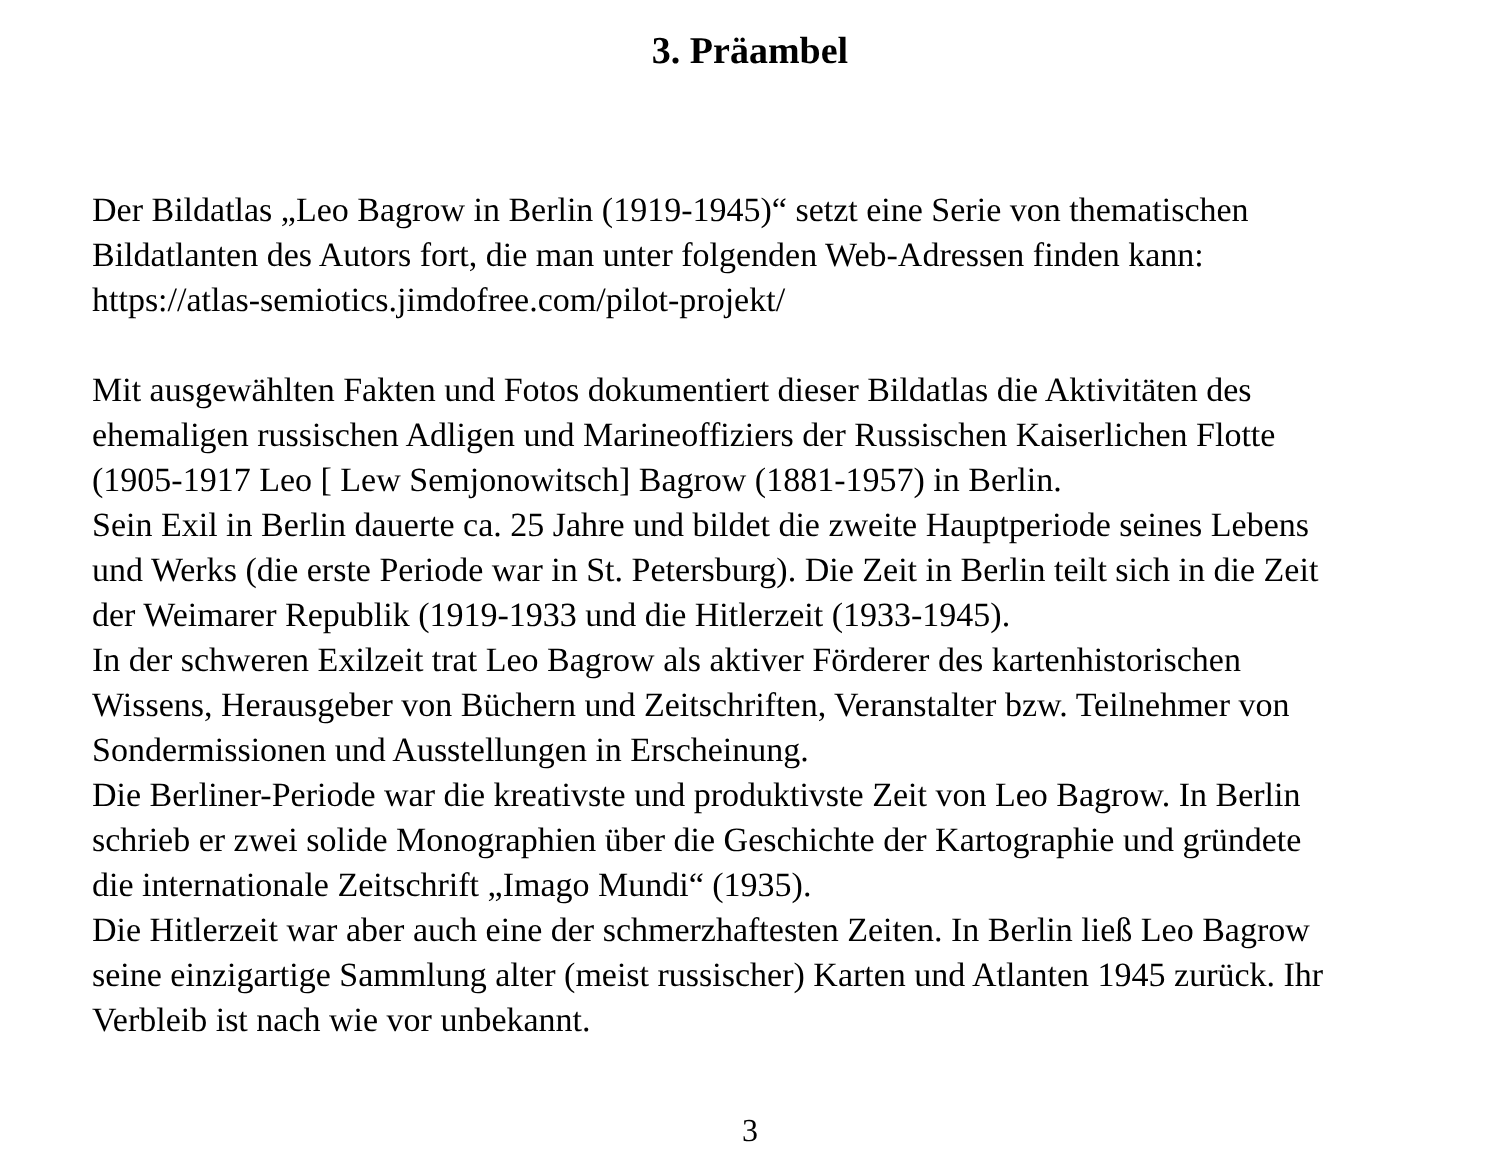3. Präambel
Der Bildatlas „Leo Bagrow in Berlin (1919-1945)“ setzt eine Serie von thematischen
Bildatlanten des Autors fort, die man unter folgenden Web-Adressen finden kann:
https://atlas-semiotics.jimdofree.com/pilot-projekt/
Mit ausgewählten Fakten und Fotos dokumentiert dieser Bildatlas die Aktivitäten des
ehemaligen russischen Adligen und Marineoffiziers der Russischen Kaiserlichen Flotte
(1905-1917 Leo [ Lew Semjonowitsch] Bagrow (1881-1957) in Berlin.
Sein Exil in Berlin dauerte ca. 25 Jahre und bildet die zweite Hauptperiode seines Lebens
und Werks (die erste Periode war in St. Petersburg). Die Zeit in Berlin teilt sich in die Zeit
der Weimarer Republik (1919-1933 und die Hitlerzeit (1933-1945).
In der schweren Exilzeit trat Leo Bagrow als aktiver Förderer des kartenhistorischen
Wissens, Herausgeber von Büchern und Zeitschriften, Veranstalter bzw. Teilnehmer von
Sondermissionen und Ausstellungen in Erscheinung.
Die Berliner-Periode war die kreativste und produktivste Zeit von Leo Bagrow. In Berlin
schrieb er zwei solide Monographien über die Geschichte der Kartographie und gründete
die internationale Zeitschrift „Imago Mundi“ (1935).
Die Hitlerzeit war aber auch eine der schmerzhaftesten Zeiten. In Berlin ließ Leo Bagrow
seine einzigartige Sammlung alter (meist russischer) Karten und Atlanten 1945 zurück. Ihr
Verbleib ist nach wie vor unbekannt.
3